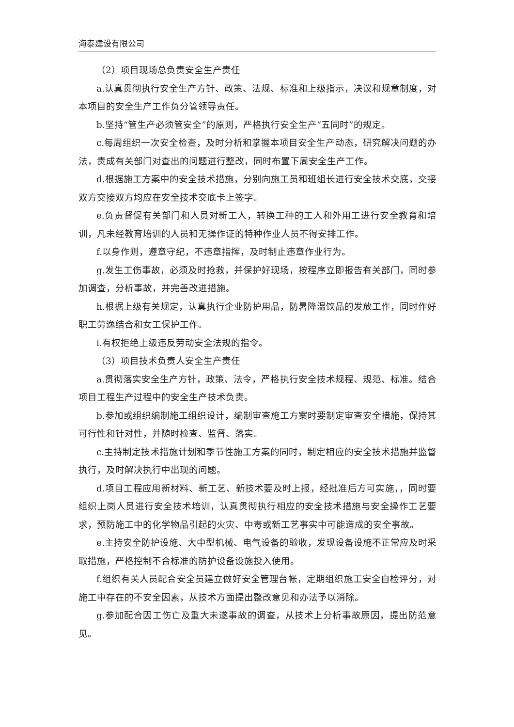海泰建设有限公司
（2）项目现场总负责安全生产责任
a.认真贯彻执行安全生产方针、政策、法规、标准和上级指示，决议和规章制度，对本项目的安全生产工作负分管领导责任。
b.坚持“管生产必须管安全”的原则，严格执行安全生产“五同时”的规定。
c.每周组织一次安全检查，及时分析和掌握本项目安全生产动态，研究解决问题的办法，责成有关部门对查出的问题进行整改，同时布置下周安全生产工作。
d.根据施工方案中的安全技术措施，分别向施工员和班组长进行安全技术交底，交接双方交接双方均应在安全技术交底卡上签字。
e.负责督促有关部门和人员对新工人，转换工种的工人和外用工进行安全教育和培训，凡未经教育培训的人员和无操作证的特种作业人员不得安排工作。
f.以身作则，遵章守纪，不违章指挥，及时制止违章作业行为。
g.发生工伤事故，必须及时抢救，并保护好现场，按程序立即报告有关部门，同时参加调查，分析事故，并完善改进措施。
h.根据上级有关规定，认真执行企业防护用品，防暑降温饮品的发放工作，同时作好职工劳逸结合和女工保护工作。
i.有权拒绝上级违反劳动安全法规的指令。
（3）项目技术负责人安全生产责任
a.贯彻落实安全生产方针，政策、法令，严格执行安全技术规程、规范、标准。结合项目工程生产过程中的安全生产技术负责。
b.参加或组织编制施工组织设计，编制审查施工方案时要制定审查安全措施，保持其可行性和针对性，并随时检查、监督、落实。
c.主持制定技术措施计划和季节性施工方案的同时，制定相应的安全技术措施并监督执行，及时解决执行中出现的问题。
d.项目工程应用新材料、新工艺、新技术要及时上报，经批准后方可实施，，同时要组织上岗人员进行安全技术培训，认真贯彻执行相应的安全技术措施与安全操作工艺要求，预防施工中的化学物品引起的火灾、中毒或新工艺事实中可能造成的安全事故。
e.主持安全防护设施、大中型机械、电气设备的验收，发现设备设施不正常应及时采取措施，严格控制不合标准的防护设备设施投入使用。
f.组织有关人员配合安全员建立做好安全管理台帐，定期组织施工安全自检评分，对施工中存在的不安全因素，从技术方面提出整改意见和办法予以消除。
g.参加配合因工伤亡及重大未遂事故的调查，从技术上分析事故原因，提出防范意见。